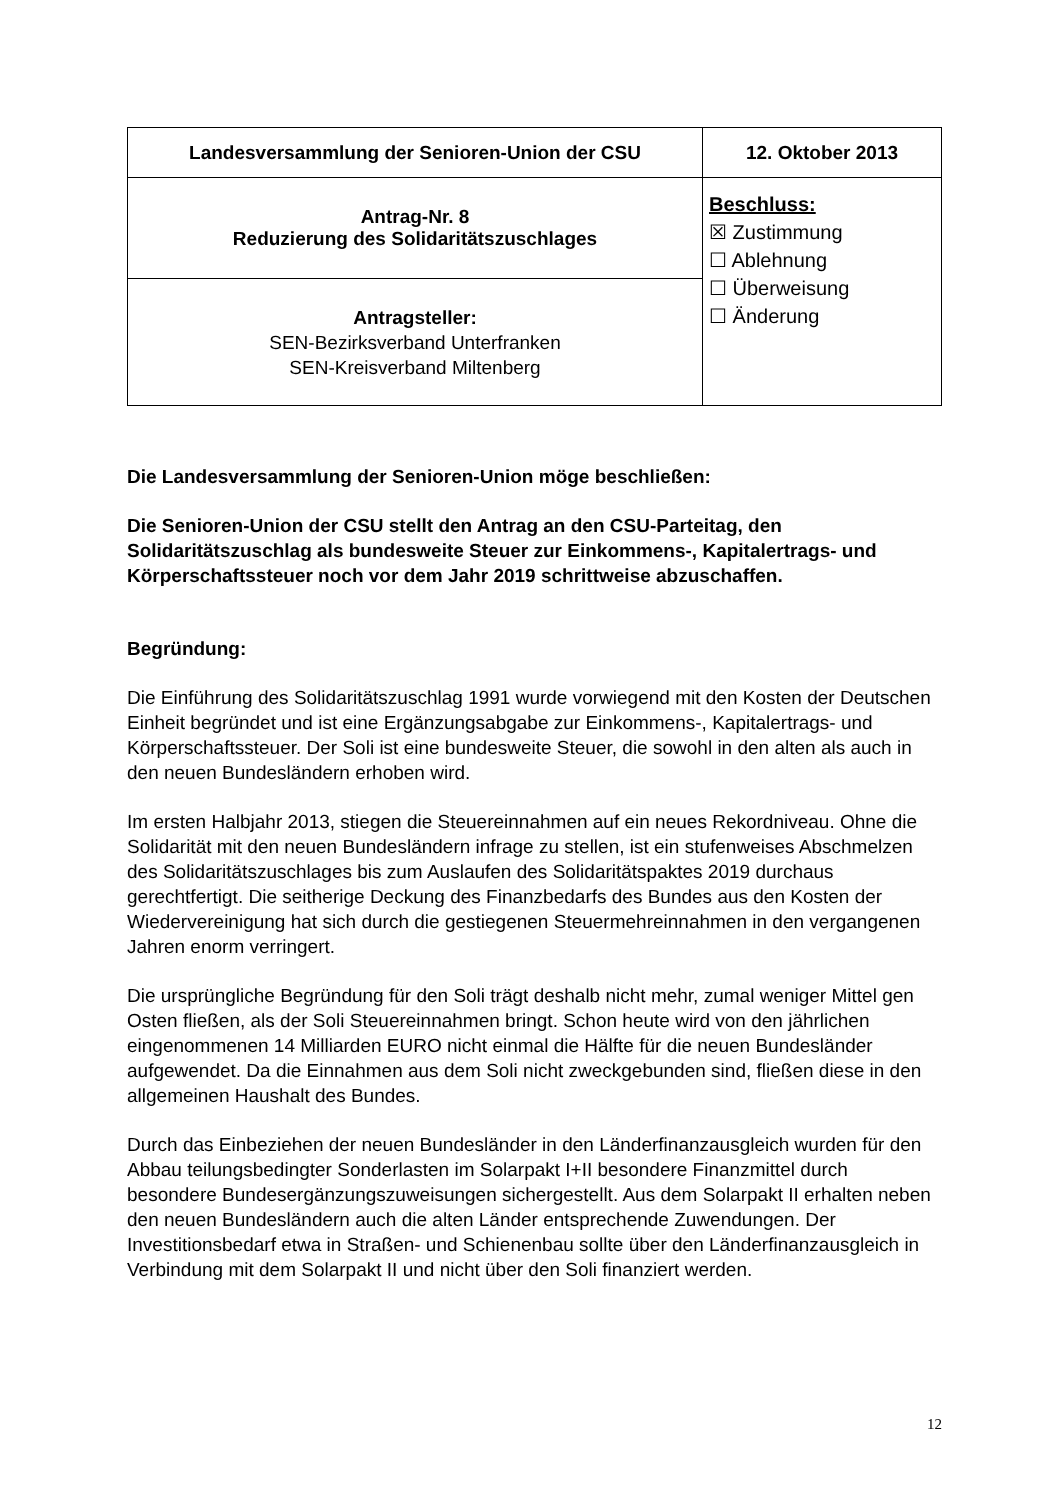| Landesversammlung der Senioren-Union der CSU | 12. Oktober 2013 |
| Antrag-Nr. 8 Reduzierung des Solidaritätszuschlages | Beschluss: ☒ Zustimmung ☐ Ablehnung ☐ Überweisung ☐ Änderung |
| Antragsteller: SEN-Bezirksverband Unterfranken SEN-Kreisverband Miltenberg | |
Die Landesversammlung der Senioren-Union möge beschließen:
Die Senioren-Union der CSU stellt den Antrag an den CSU-Parteitag, den Solidaritätszuschlag als bundesweite Steuer zur Einkommens-, Kapitalertrags- und Körperschaftssteuer noch vor dem Jahr 2019 schrittweise abzuschaffen.
Begründung:
Die Einführung des Solidaritätszuschlag 1991 wurde vorwiegend mit den Kosten der Deutschen Einheit begründet und ist eine Ergänzungsabgabe zur Einkommens-, Kapitalertrags- und Körperschaftssteuer. Der Soli ist eine bundesweite Steuer, die sowohl in den alten als auch in den neuen Bundesländern erhoben wird.
Im ersten Halbjahr 2013, stiegen die Steuereinnahmen auf ein neues Rekordniveau. Ohne die Solidarität mit den neuen Bundesländern infrage zu stellen, ist ein stufenweises Abschmelzen des Solidaritätszuschlages bis zum Auslaufen des Solidaritätspaktes 2019 durchaus gerechtfertigt. Die seitherige Deckung des Finanzbedarfs des Bundes aus den Kosten der Wiedervereinigung hat sich durch die gestiegenen Steuermehreinnahmen in den vergangenen Jahren enorm verringert.
Die ursprüngliche Begründung für den Soli trägt deshalb nicht mehr, zumal weniger Mittel gen Osten fließen, als der Soli Steuereinnahmen bringt. Schon heute wird von den jährlichen eingenommenen 14 Milliarden EURO nicht einmal die Hälfte für die neuen Bundesländer aufgewendet. Da die Einnahmen aus dem Soli nicht zweckgebunden sind, fließen diese in den allgemeinen Haushalt des Bundes.
Durch das Einbeziehen der neuen Bundesländer in den Länderfinanzausgleich wurden für den Abbau teilungsbedingter Sonderlasten im Solarpakt I+II besondere Finanzmittel durch besondere Bundesergänzungszuweisungen sichergestellt. Aus dem Solarpakt II erhalten neben den neuen Bundesländern auch die alten Länder entsprechende Zuwendungen. Der Investitionsbedarf etwa in Straßen- und Schienenbau sollte über den Länderfinanzausgleich in Verbindung mit dem Solarpakt II und nicht über den Soli finanziert werden.
12